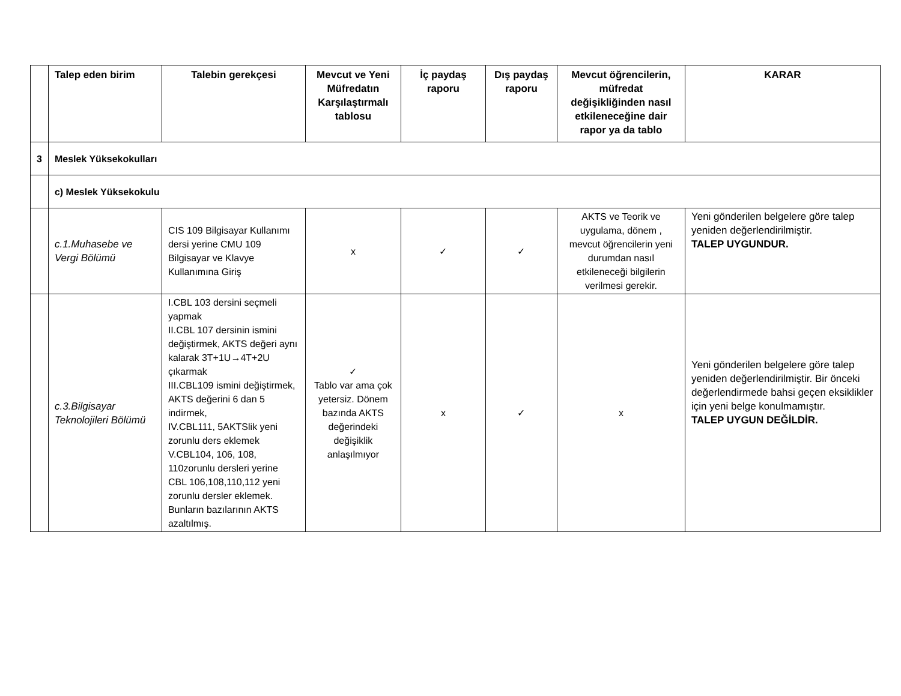| | Talep eden birim | Talebin gerekçesi | Mevcut ve Yeni Müfredatın Karşılaştırmalı tablosu | İç paydaş raporu | Dış paydaş raporu | Mevcut öğrencilerin, müfredat değişikliğinden nasıl etkileneceğine dair rapor ya da tablo | KARAR |
| --- | --- | --- | --- | --- | --- | --- | --- |
| 3 | Meslek Yüksekokulları | | | | | | |
| | c) Meslek Yüksekokulu | | | | | | |
| | c.1.Muhasebe ve Vergi Bölümü | CIS 109 Bilgisayar Kullanımı dersi yerine CMU 109 Bilgisayar ve Klavye Kullanımına Giriş | x | ✓ | ✓ | AKTS ve Teorik ve uygulama, dönem , mevcut öğrencilerin yeni durumdan nasıl etkileneceği bilgilerin verilmesi gerekir. | Yeni gönderilen belgelere göre talep yeniden değerlendirilmiştir. TALEP UYGUNDUR. |
| | c.3.Bilgisayar Teknolojileri Bölümü | I.CBL 103 dersini seçmeli yapmak II.CBL 107 dersinin ismini değiştirmek, AKTS değeri aynı kalarak 3T+1U→4T+2U çıkarmak III.CBL109 ismini değiştirmek, AKTS değerini 6 dan 5 indirmek, IV.CBL111, 5AKTSlik yeni zorunlu ders eklemek V.CBL104, 106, 108, 110zorunlu dersleri yerine CBL 106,108,110,112 yeni zorunlu dersler eklemek. Bunların bazılarının AKTS azaltılmış. | ✓ Tablo var ama çok yetersiz. Dönem bazında AKTS değerindeki değişiklik anlaşılmıyor | x | ✓ | x | Yeni gönderilen belgelere göre talep yeniden değerlendirilmiştir. Bir önceki değerlendirmede bahsi geçen eksiklikler için yeni belge konulmamıştır. TALEP UYGUN DEĞİLDİR. |